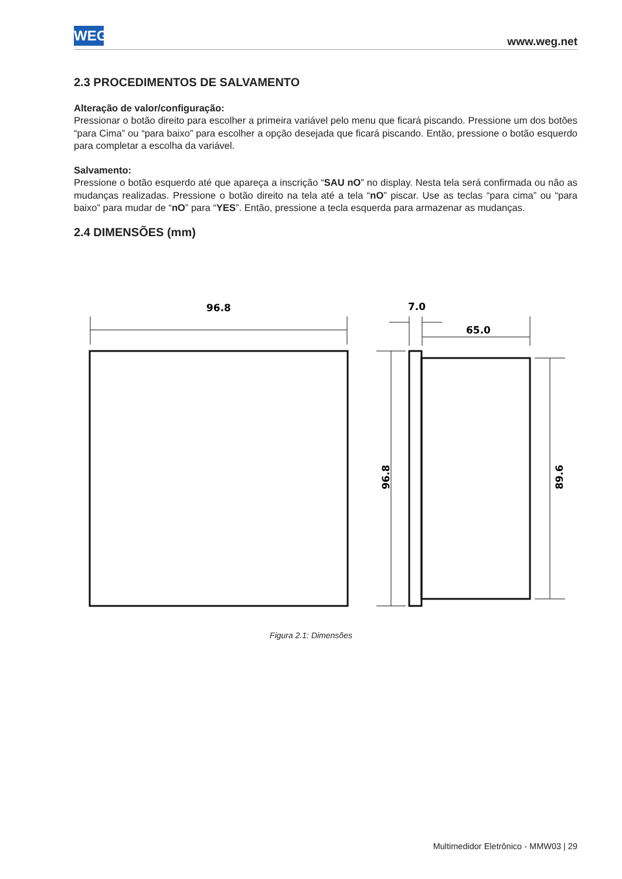WEG www.weg.net
2.3 PROCEDIMENTOS DE SALVAMENTO
Alteração de valor/configuração:
Pressionar o botão direito para escolher a primeira variável pelo menu que ficará piscando. Pressione um dos botões “para Cima” ou “para baixo” para escolher a opção desejada que ficará piscando. Então, pressione o botão esquerdo para completar a escolha da variável.
Salvamento:
Pressione o botão esquerdo até que apareça a inscrição “SAU nO” no display. Nesta tela será confirmada ou não as mudanças realizadas. Pressione o botão direito na tela até a tela “nO” piscar. Use as teclas “para cima” ou “para baixo” para mudar de “nO” para “YES”. Então, pressione a tecla esquerda para armazenar as mudanças.
2.4 DIMENSÕES (mm)
96.8
7.0
65.0
96.8
89.6
Figura 2.1: Dimensões
Multimedidor Eletrônico - MMW03 | 29